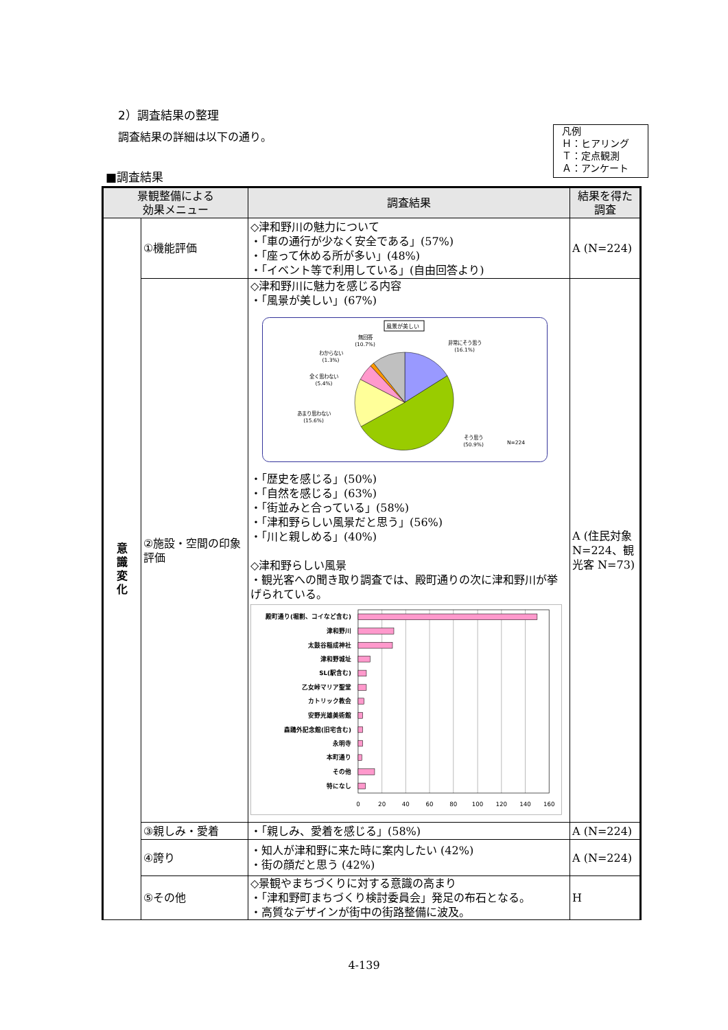2）調査結果の整理
調査結果の詳細は以下の通り。
凡例
Ｈ：ヒアリング
Ｔ：定点観測
Ａ：アンケート
■調査結果
| 景観整備による 効果メニュー | | 調査結果 | 結果を得た 調査 |
| --- | --- | --- | --- |
| 意識変化 | ①機能評価 | ◇津和野川の魅力について ・「車の通行が少なく安全である」(57%) ・「座って休める所が多い」(48%) ・「イベント等で利用している」(自由回答より) | A (N=224) |
| | ②施設・空間の印象評価 | ◇津和野川に魅力を感じる内容 ・「風景が美しい」(67%) 風景が美しい 無回答 (10.7%) わからない (1.3%) 全く思わない (5.4%) あまり思わない (15.6%) 非常にそう思う (16.1%) そう思う (50.9%) N=224 ・「歴史を感じる」(50%) ・「自然を感じる」(63%) ・「街並みと合っている」(58%) ・「津和野らしい風景だと思う」(56%) ・「川と親しめる」(40%) ◇津和野らしい風景 ・観光客への聞き取り調査では、殿町通りの次に津和野川が挙げられている。 殿町通り(堀割、コイなど含む) 津和野川 太鼓谷稲成神社 津和野城址 SL(駅含む) 乙女峠マリア聖堂 カトリック教会 安野光雄美術館 森鴎外記念館(旧宅含む) 永明寺 本町通り その他 特になし 0 20 40 60 80 100 120 140 160 | A (住民対象 N=224、観光客 N=73) |
| | ③親しみ・愛着 | ・「親しみ、愛着を感じる」(58%) | A (N=224) |
| | ④誇り | ・知人が津和野に来た時に案内したい (42%) ・街の顔だと思う (42%) | A (N=224) |
| | ⑤その他 | ◇景観やまちづくりに対する意識の高まり ・「津和野町まちづくり検討委員会」発足の布石となる。 ・高質なデザインが街中の街路整備に波及。 | H |
4-139